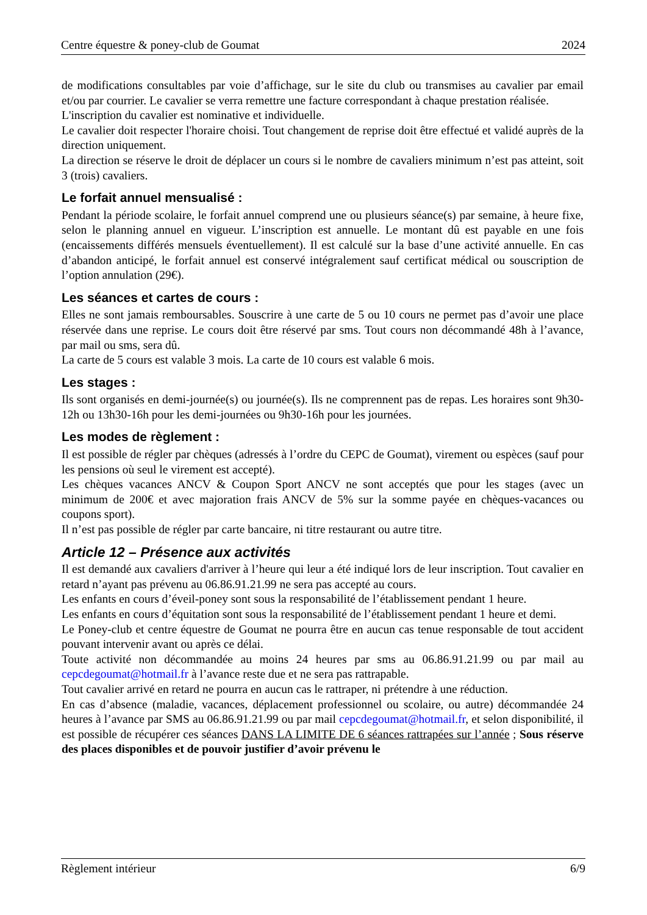Centre équestre & poney-club de Goumat 2024
de modifications consultables par voie d’affichage, sur le site du club ou transmises au cavalier par email et/ou par courrier. Le cavalier se verra remettre une facture correspondant à chaque prestation réalisée.
L'inscription du cavalier est nominative et individuelle.
Le cavalier doit respecter l'horaire choisi. Tout changement de reprise doit être effectué et validé auprès de la direction uniquement.
La direction se réserve le droit de déplacer un cours si le nombre de cavaliers minimum n’est pas atteint, soit 3 (trois) cavaliers.
Le forfait annuel mensualisé :
Pendant la période scolaire, le forfait annuel comprend une ou plusieurs séance(s) par semaine, à heure fixe, selon le planning annuel en vigueur. L’inscription est annuelle. Le montant dû est payable en une fois (encaissements différés mensuels éventuellement). Il est calculé sur la base d’une activité annuelle. En cas d’abandon anticipé, le forfait annuel est conservé intégralement sauf certificat médical ou souscription de l’option annulation (29€).
Les séances et cartes de cours :
Elles ne sont jamais remboursables. Souscrire à une carte de 5 ou 10 cours ne permet pas d’avoir une place réservée dans une reprise. Le cours doit être réservé par sms. Tout cours non décommandé 48h à l’avance, par mail ou sms, sera dû.
La carte de 5 cours est valable 3 mois. La carte de 10 cours est valable 6 mois.
Les stages :
Ils sont organisés en demi-journée(s) ou journée(s). Ils ne comprennent pas de repas. Les horaires sont 9h30-12h ou 13h30-16h pour les demi-journées ou 9h30-16h pour les journées.
Les modes de règlement :
Il est possible de régler par chèques (adressés à l’ordre du CEPC de Goumat), virement ou espèces (sauf pour les pensions où seul le virement est accepté).
Les chèques vacances ANCV & Coupon Sport ANCV ne sont acceptés que pour les stages (avec un minimum de 200€ et avec majoration frais ANCV de 5% sur la somme payée en chèques-vacances ou coupons sport).
Il n’est pas possible de régler par carte bancaire, ni titre restaurant ou autre titre.
Article 12 – Présence aux activités
Il est demandé aux cavaliers d'arriver à l’heure qui leur a été indiqué lors de leur inscription. Tout cavalier en retard n’ayant pas prévenu au 06.86.91.21.99 ne sera pas accepté au cours.
Les enfants en cours d’éveil-poney sont sous la responsabilité de l’établissement pendant 1 heure.
Les enfants en cours d’équitation sont sous la responsabilité de l’établissement pendant 1 heure et demi.
Le Poney-club et centre équestre de Goumat ne pourra être en aucun cas tenue responsable de tout accident pouvant intervenir avant ou après ce délai.
Toute activité non décommandée au moins 24 heures par sms au 06.86.91.21.99 ou par mail au cepcdegoumat@hotmail.fr à l’avance reste due et ne sera pas rattrapable.
Tout cavalier arrivé en retard ne pourra en aucun cas le rattraper, ni prétendre à une réduction.
En cas d’absence (maladie, vacances, déplacement professionnel ou scolaire, ou autre) décommandée 24 heures à l’avance par SMS au 06.86.91.21.99 ou par mail cepcdegoumat@hotmail.fr, et selon disponibilité, il est possible de récupérer ces séances DANS LA LIMITE DE 6 séances rattrapées sur l’année ; Sous réserve des places disponibles et de pouvoir justifier d’avoir prévenu le
Règlement intérieur 6/9